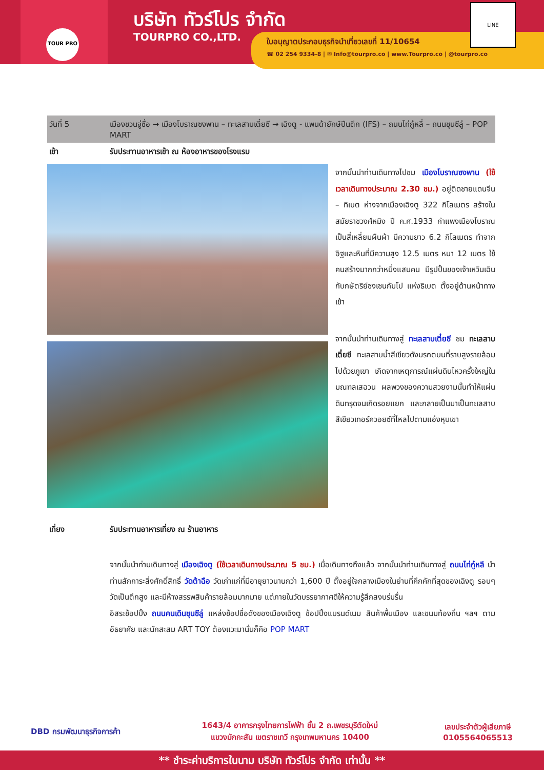TOUR PRO
บริษัท ทัวร์โปร จำกัด
TOURPRO CO.,LTD.
ใบอนุญาตประกอบธุรกิจนำเที่ยวเลขที่ 11/10654
☎ 02 254 9334-8 | ✉ Info@tourpro.co | www.Tourpro.co | @tourpro.co
LINE
วันที่ 5 เมืองชวนจู่ซื่อ → เมืองโบราณซงพาน – ทะเลสาบเตี๋ยซี → เฉิงตู - แพนด้ายักษ์ปีนตึก (IFS) – ถนนไท่กู๋หลี่ – ถนนชุนซีลู่ – POP MART
เช้า รับประทานอาหารเช้า ณ ห้องอาหารของโรงแรม
จากนั้นนำท่านเดินทางไปชม เมืองโบราณซงพาน (ใช้เวลาเดินทางประมาณ 2.30 ชม.) อยู่ติดชายแดนจีน – ทิเบต ห่างจากเมืองเฉิงตู 322 กิโลเมตร สร้างในสมัยราชวงศ์หมิง ปี ค.ศ.1933 กำแพงเมืองโบราณเป็นสี่เหลี่ยมผืนผ้า มีความยาว 6.2 กิโลเมตร ทำจากอิฐและหินที่มีความสูง 12.5 เมตร หนา 12 เมตร ใช้คนสร้างมากกว่าหนึ่งแสนคน มีรูปปั้นของเจ้าเหวินเฉิน กับกษัตริย์ซงเซนกัมโป แห่งธิเบต ตั้งอยู่ด้านหน้าทางเข้า
จากนั้นนำท่านเดินทางสู่ ทะเลสาบเตี๋ยซี ชม ทะเลสาบเตี๋ยซี ทะเลสาบน้ำสีเขียวดังมรกตบนที่ราบสูงรายล้อมไปด้วยภูเขา เกิดจากเหตุการณ์แผ่นดินไหวครั้งใหญ่ในมณฑลเสฉวน ผลพวงของความสวยงามนั้นทำให้แผ่นดินทรุดจนเกิดรอยแยก และกลายเป็นมาเป็นทะเลสาบสีเขียวเทอร์ควอยซ์ที่ไหลไปตามแอ่งหุบเขา
เที่ยง รับประทานอาหารเที่ยง ณ ร้านอาหาร
จากนั้นนำท่านเดินทางสู่ เมืองเฉิงตู (ใช้เวลาเดินทางประมาณ 5 ชม.) เมื่อเดินทางถึงแล้ว จากนั้นนำท่านเดินทางสู่ ถนนไท่กู๋หลี นำท่านสักการะสิ่งศักดิ์สิทธิ์ วัดต้าฉือ วัดเก่าแก่ที่มีอายุยาวนานกว่า 1,600 ปี ตั้งอยู่ใจกลางเมืองในย่านที่คึกคักที่สุดของเฉิงตู รอบๆ วัดเป็นตึกสูง และมีห้างสรรพสินค้ารายล้อมมากมาย แต่ภายในวัดบรรยากาศดีให้ความรู้สึกสงบร่มรื่น
อิสระช้อปปิ้ง ถนนคนเดินชุนซีลู่ แหล่งช้อปชื่อดังของเมืองเฉิงตู ช้อปปิ้งแบรนด์เนม สินค้าพื้นเมือง และขนมท้องถิ่น ฯลฯ ตามอัธยาศัย และนักสะสม ART TOY ต้องแวะมานั่นก็คือ POP MART
DBD กรมพัฒนาธุรกิจการค้า
1643/4 อาคารกรุงไทยการไฟฟ้า ชั้น 2 ถ.เพชรบุรีตัดใหม่
แขวงมักกะสัน เขตราชเทวี กรุงเทพมหานคร 10400
เลขประจำตัวผู้เสียภาษี
0105564065513
** ชำระค่าบริการในนาม บริษัท ทัวร์โปร จำกัด เท่านั้น **